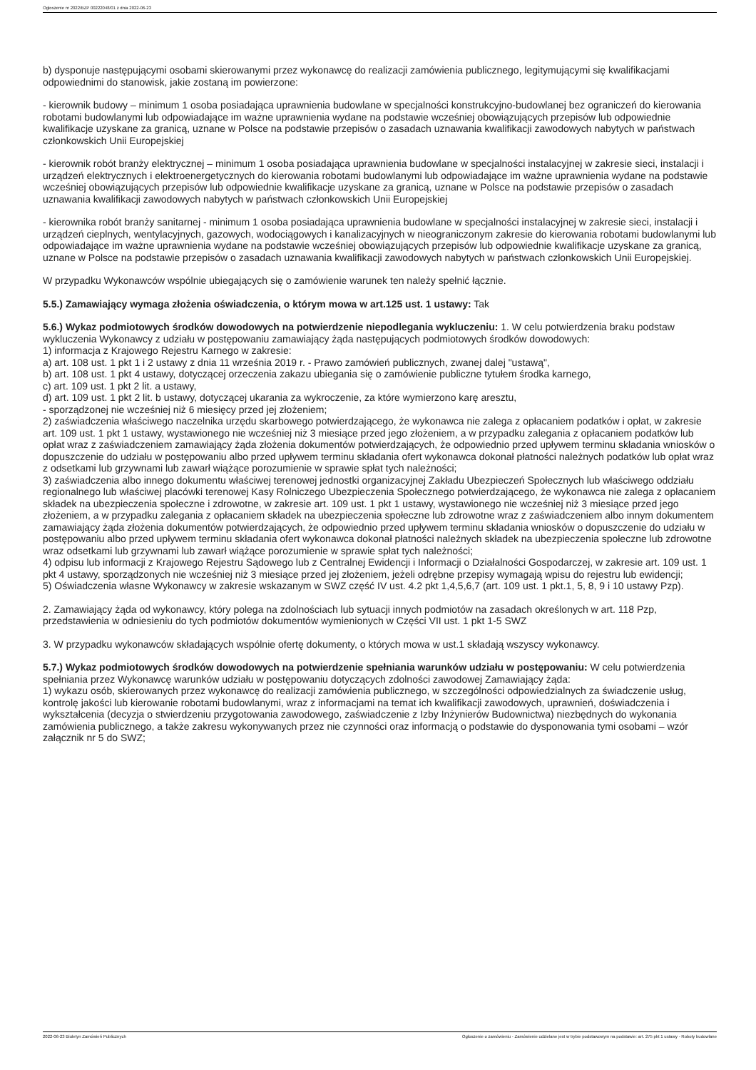Ogłoszenie nr 2022/BZP 00222048/01 z dnia 2022-06-23
b) dysponuje następującymi osobami skierowanymi przez wykonawcę do realizacji zamówienia publicznego, legitymującymi się kwalifikacjami odpowiednimi do stanowisk, jakie zostaną im powierzone:
- kierownik budowy – minimum 1 osoba posiadająca uprawnienia budowlane w specjalności konstrukcyjno-budowlanej bez ograniczeń do kierowania robotami budowlanymi lub odpowiadające im ważne uprawnienia wydane na podstawie wcześniej obowiązujących przepisów lub odpowiednie kwalifikacje uzyskane za granicą, uznane w Polsce na podstawie przepisów o zasadach uznawania kwalifikacji zawodowych nabytych w państwach członkowskich Unii Europejskiej
- kierownik robót branży elektrycznej – minimum 1 osoba posiadająca uprawnienia budowlane w specjalności instalacyjnej w zakresie sieci, instalacji i urządzeń elektrycznych i elektroenergetycznych do kierowania robotami budowlanymi lub odpowiadające im ważne uprawnienia wydane na podstawie wcześniej obowiązujących przepisów lub odpowiednie kwalifikacje uzyskane za granicą, uznane w Polsce na podstawie przepisów o zasadach uznawania kwalifikacji zawodowych nabytych w państwach członkowskich Unii Europejskiej
- kierownika robót branży sanitarnej - minimum 1 osoba posiadająca uprawnienia budowlane w specjalności instalacyjnej w zakresie sieci, instalacji i urządzeń cieplnych, wentylacyjnych, gazowych, wodociągowych i kanalizacyjnych w nieograniczonym zakresie do kierowania robotami budowlanymi lub odpowiadające im ważne uprawnienia wydane na podstawie wcześniej obowiązujących przepisów lub odpowiednie kwalifikacje uzyskane za granicą, uznane w Polsce na podstawie przepisów o zasadach uznawania kwalifikacji zawodowych nabytych w państwach członkowskich Unii Europejskiej.
W przypadku Wykonawców wspólnie ubiegających się o zamówienie warunek ten należy spełnić łącznie.
5.5.) Zamawiający wymaga złożenia oświadczenia, o którym mowa w art.125 ust. 1 ustawy: Tak
5.6.) Wykaz podmiotowych środków dowodowych na potwierdzenie niepodlegania wykluczeniu: 1. W celu potwierdzenia braku podstaw wykluczenia Wykonawcy z udziału w postępowaniu zamawiający żąda następujących podmiotowych środków dowodowych:
1) informacja z Krajowego Rejestru Karnego w zakresie:
a) art. 108 ust. 1 pkt 1 i 2 ustawy z dnia 11 września 2019 r. - Prawo zamówień publicznych, zwanej dalej "ustawą",
b) art. 108 ust. 1 pkt 4 ustawy, dotyczącej orzeczenia zakazu ubiegania się o zamówienie publiczne tytułem środka karnego,
c) art. 109 ust. 1 pkt 2 lit. a ustawy,
d) art. 109 ust. 1 pkt 2 lit. b ustawy, dotyczącej ukarania za wykroczenie, za które wymierzono karę aresztu,
- sporządzonej nie wcześniej niż 6 miesięcy przed jej złożeniem;
2) zaświadczenia właściwego naczelnika urzędu skarbowego potwierdzającego, że wykonawca nie zalega z opłacaniem podatków i opłat, w zakresie art. 109 ust. 1 pkt 1 ustawy, wystawionego nie wcześniej niż 3 miesiące przed jego złożeniem, a w przypadku zalegania z opłacaniem podatków lub opłat wraz z zaświadczeniem zamawiający żąda złożenia dokumentów potwierdzających, że odpowiednio przed upływem terminu składania wniosków o dopuszczenie do udziału w postępowaniu albo przed upływem terminu składania ofert wykonawca dokonał płatności należnych podatków lub opłat wraz z odsetkami lub grzywnami lub zawarł wiążące porozumienie w sprawie spłat tych należności;
3) zaświadczenia albo innego dokumentu właściwej terenowej jednostki organizacyjnej Zakładu Ubezpieczeń Społecznych lub właściwego oddziału regionalnego lub właściwej placówki terenowej Kasy Rolniczego Ubezpieczenia Społecznego potwierdzającego, że wykonawca nie zalega z opłacaniem składek na ubezpieczenia społeczne i zdrowotne, w zakresie art. 109 ust. 1 pkt 1 ustawy, wystawionego nie wcześniej niż 3 miesiące przed jego złożeniem, a w przypadku zalegania z opłacaniem składek na ubezpieczenia społeczne lub zdrowotne wraz z zaświadczeniem albo innym dokumentem zamawiający żąda złożenia dokumentów potwierdzających, że odpowiednio przed upływem terminu składania wniosków o dopuszczenie do udziału w postępowaniu albo przed upływem terminu składania ofert wykonawca dokonał płatności należnych składek na ubezpieczenia społeczne lub zdrowotne wraz odsetkami lub grzywnami lub zawarł wiążące porozumienie w sprawie spłat tych należności;
4) odpisu lub informacji z Krajowego Rejestru Sądowego lub z Centralnej Ewidencji i Informacji o Działalności Gospodarczej, w zakresie art. 109 ust. 1 pkt 4 ustawy, sporządzonych nie wcześniej niż 3 miesiące przed jej złożeniem, jeżeli odrębne przepisy wymagają wpisu do rejestru lub ewidencji;
5) Oświadczenia własne Wykonawcy w zakresie wskazanym w SWZ część IV ust. 4.2 pkt 1,4,5,6,7 (art. 109 ust. 1 pkt.1, 5, 8, 9 i 10 ustawy Pzp).
2. Zamawiający żąda od wykonawcy, który polega na zdolnościach lub sytuacji innych podmiotów na zasadach określonych w art. 118 Pzp, przedstawienia w odniesieniu do tych podmiotów dokumentów wymienionych w Części VII ust. 1 pkt 1-5 SWZ
3. W przypadku wykonawców składających wspólnie ofertę dokumenty, o których mowa w ust.1 składają wszyscy wykonawcy.
5.7.) Wykaz podmiotowych środków dowodowych na potwierdzenie spełniania warunków udziału w postępowaniu: W celu potwierdzenia spełniania przez Wykonawcę warunków udziału w postępowaniu dotyczących zdolności zawodowej Zamawiający żąda:
1) wykazu osób, skierowanych przez wykonawcę do realizacji zamówienia publicznego, w szczególności odpowiedzialnych za świadczenie usług, kontrolę jakości lub kierowanie robotami budowlanymi, wraz z informacjami na temat ich kwalifikacji zawodowych, uprawnień, doświadczenia i wykształcenia (decyzja o stwierdzeniu przygotowania zawodowego, zaświadczenie z Izby Inżynierów Budownictwa) niezbędnych do wykonania zamówienia publicznego, a także zakresu wykonywanych przez nie czynności oraz informacją o podstawie do dysponowania tymi osobami – wzór załącznik nr 5 do SWZ;
2022-06-23 Biuletyn Zamówień Publicznych Ogłoszenie o zamówieniu - Zamówienie udzielane jest w trybie podstawowym na podstawie: art. 275 pkt 1 ustawy - Roboty budowlane